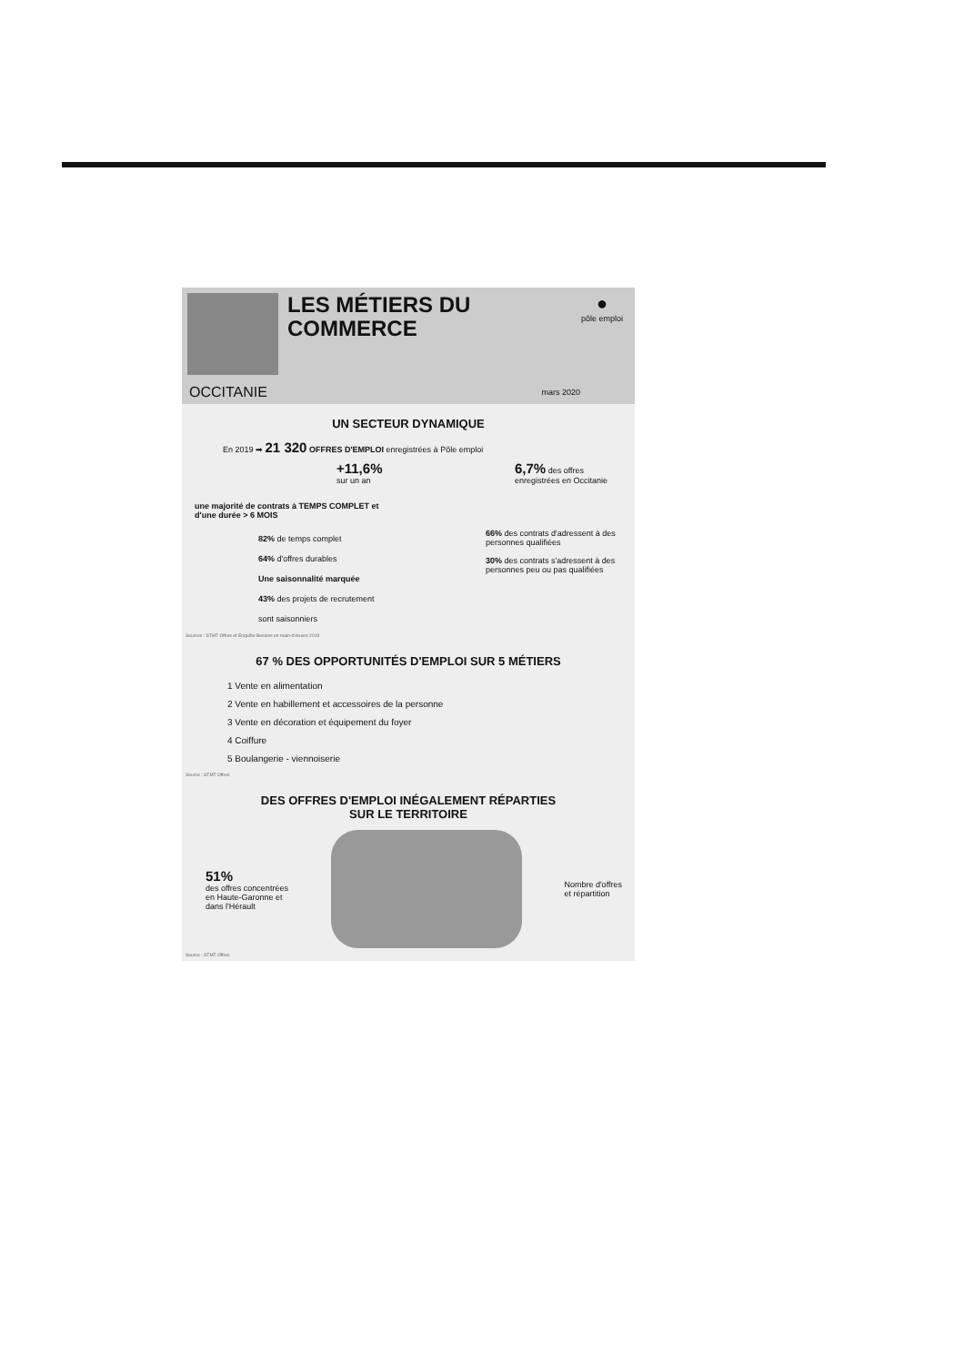LES MÉTIERS DU
COMMERCE
●
pôle emploi
OCCITANIE mars 2020
UN SECTEUR DYNAMIQUE
En 2019 ➡ 21 320 OFFRES D'EMPLOI enregistrées à Pôle emploi
+11,6%
sur un an
6,7% des offres
enregistrées en Occitanie
une majorité de contrats à TEMPS COMPLET et
d'une durée > 6 MOIS
82% de temps complet
64% d'offres durables
Une saisonnalité marquée
43% des projets de recrutement
sont saisonniers
66% des contrats d'adressent à des personnes qualifiées
30% des contrats s'adressent à des personnes peu ou pas qualifiées
Sources : STMT Offres et Enquête Besoins en main-d'œuvre 2019
67 % DES OPPORTUNITÉS D'EMPLOI SUR 5 MÉTIERS
1 Vente en alimentation
2 Vente en habillement et accessoires de la personne
3 Vente en décoration et équipement du foyer
4 Coiffure
5 Boulangerie - viennoiserie
Source : STMT Offres
DES OFFRES D'EMPLOI INÉGALEMENT RÉPARTIES
SUR LE TERRITOIRE
51%
des offres concentrées
en Haute-Garonne et
dans l'Hérault
Nombre d'offres
et répartition
Source : STMT Offres